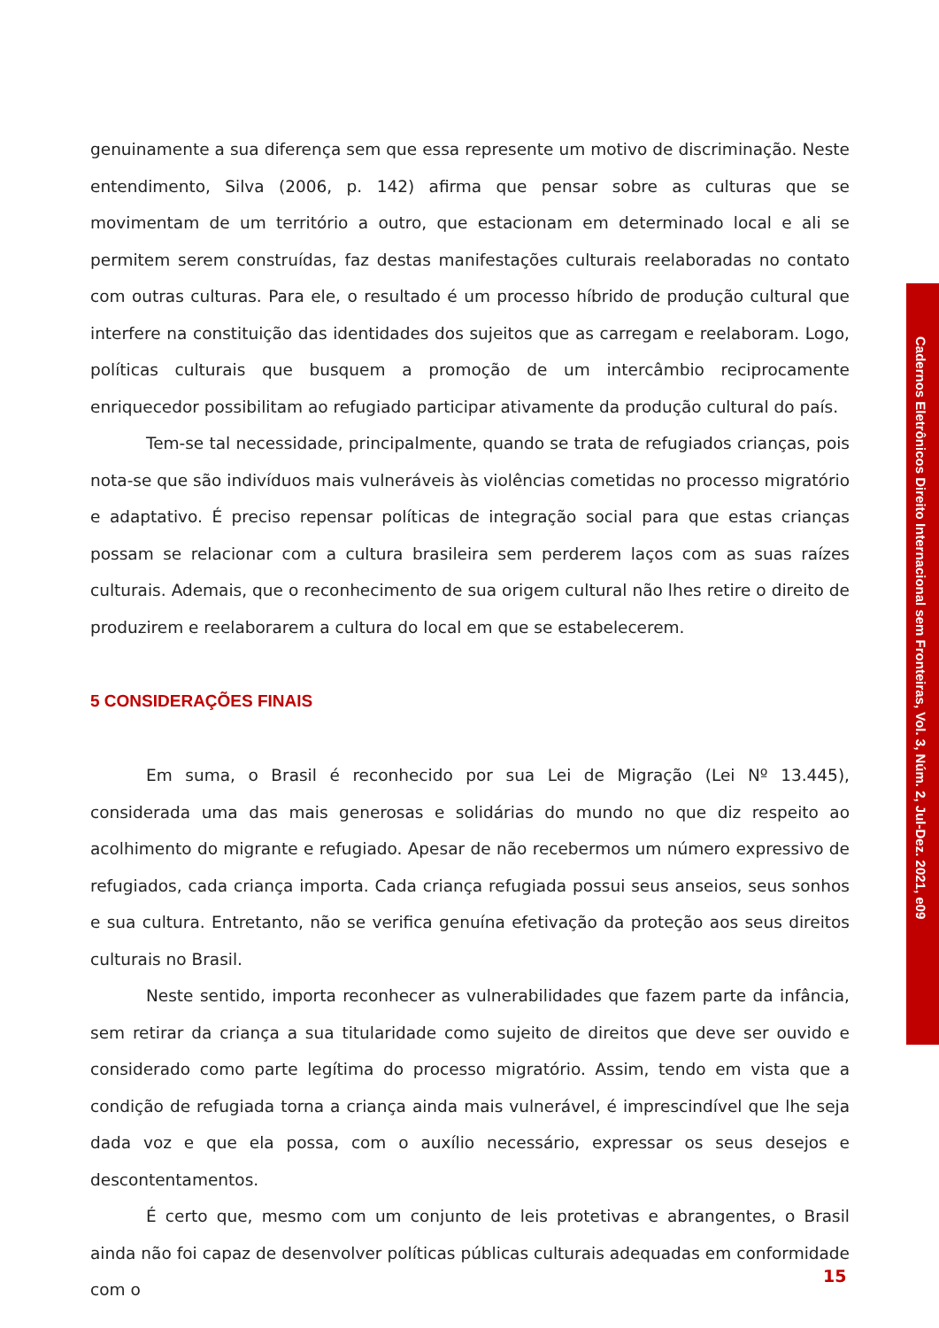genuinamente a sua diferença sem que essa represente um motivo de discriminação. Neste entendimento, Silva (2006, p. 142) afirma que pensar sobre as culturas que se movimentam de um território a outro, que estacionam em determinado local e ali se permitem serem construídas, faz destas manifestações culturais reelaboradas no contato com outras culturas. Para ele, o resultado é um processo híbrido de produção cultural que interfere na constituição das identidades dos sujeitos que as carregam e reelaboram. Logo, políticas culturais que busquem a promoção de um intercâmbio reciprocamente enriquecedor possibilitam ao refugiado participar ativamente da produção cultural do país.
Tem-se tal necessidade, principalmente, quando se trata de refugiados crianças, pois nota-se que são indivíduos mais vulneráveis às violências cometidas no processo migratório e adaptativo. É preciso repensar políticas de integração social para que estas crianças possam se relacionar com a cultura brasileira sem perderem laços com as suas raízes culturais. Ademais, que o reconhecimento de sua origem cultural não lhes retire o direito de produzirem e reelaborarem a cultura do local em que se estabelecerem.
5 CONSIDERAÇÕES FINAIS
Em suma, o Brasil é reconhecido por sua Lei de Migração (Lei Nº 13.445), considerada uma das mais generosas e solidárias do mundo no que diz respeito ao acolhimento do migrante e refugiado. Apesar de não recebermos um número expressivo de refugiados, cada criança importa. Cada criança refugiada possui seus anseios, seus sonhos e sua cultura. Entretanto, não se verifica genuína efetivação da proteção aos seus direitos culturais no Brasil.
Neste sentido, importa reconhecer as vulnerabilidades que fazem parte da infância, sem retirar da criança a sua titularidade como sujeito de direitos que deve ser ouvido e considerado como parte legítima do processo migratório. Assim, tendo em vista que a condição de refugiada torna a criança ainda mais vulnerável, é imprescindível que lhe seja dada voz e que ela possa, com o auxílio necessário, expressar os seus desejos e descontentamentos.
É certo que, mesmo com um conjunto de leis protetivas e abrangentes, o Brasil ainda não foi capaz de desenvolver políticas públicas culturais adequadas em conformidade com o
Cadernos Eletrônicos Direito Internacional sem Fronteiras, Vol. 3, Núm. 2, Jul-Dez. 2021, e09
15